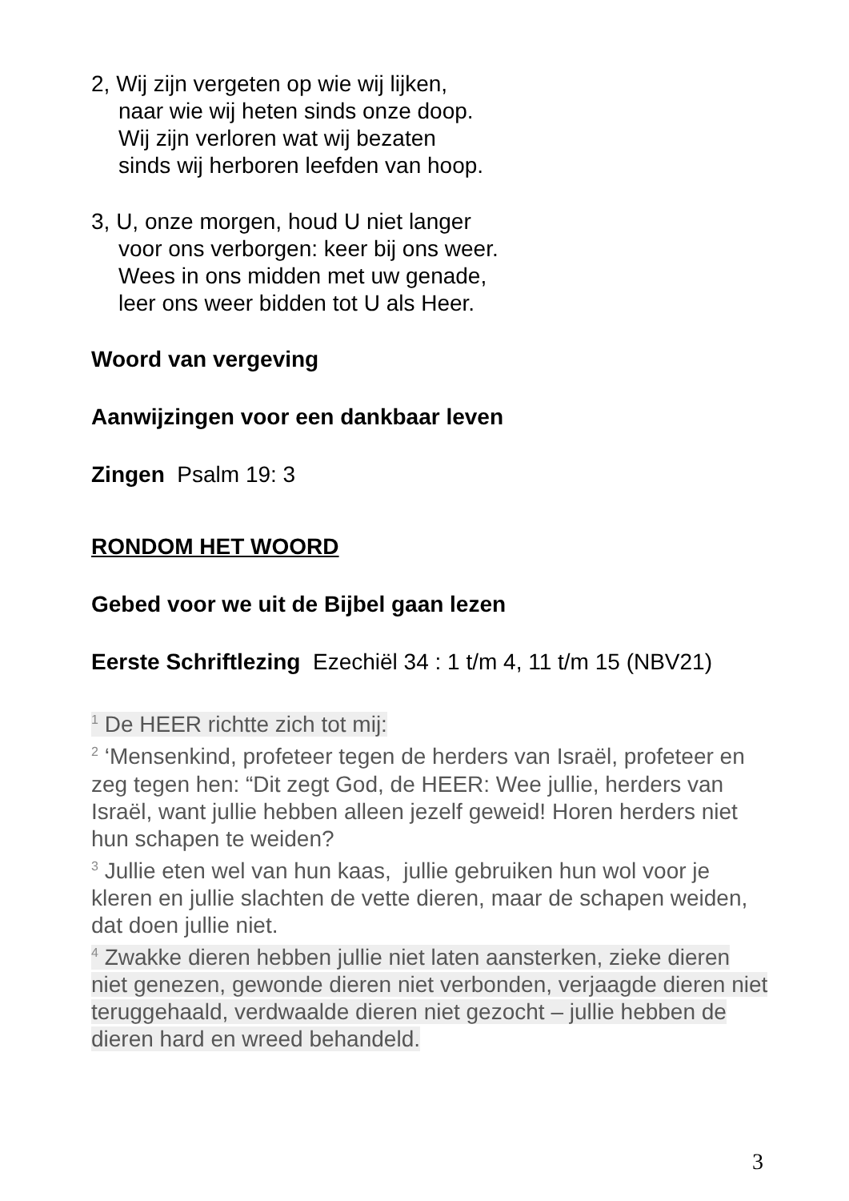2, Wij zijn vergeten op wie wij lijken,
naar wie wij heten sinds onze doop.
Wij zijn verloren wat wij bezaten
sinds wij herboren leefden van hoop.
3, U, onze morgen, houd U niet langer
voor ons verborgen: keer bij ons weer.
Wees in ons midden met uw genade,
leer ons weer bidden tot U als Heer.
Woord van vergeving
Aanwijzingen voor een dankbaar leven
Zingen Psalm 19: 3
RONDOM HET WOORD
Gebed voor we uit de Bijbel gaan lezen
Eerste Schriftlezing Ezechiël 34 : 1 t/m 4, 11 t/m 15 (NBV21)
<sup>1</sup> De HEER richtte zich tot mij:
<sup>2</sup> ‘Mensenkind, profeteer tegen de herders van Israël, profeteer en zeg tegen hen: “Dit zegt God, de HEER: Wee jullie, herders van Israël, want jullie hebben alleen jezelf geweid! Horen herders niet hun schapen te weiden?
<sup>3</sup> Jullie eten wel van hun kaas, jullie gebruiken hun wol voor je kleren en jullie slachten de vette dieren, maar de schapen weiden, dat doen jullie niet.
<sup>4</sup> Zwakke dieren hebben jullie niet laten aansterken, zieke dieren niet genezen, gewonde dieren niet verbonden, verjaagde dieren niet teruggehaald, verdwaalde dieren niet gezocht – jullie hebben de dieren hard en wreed behandeld.
3